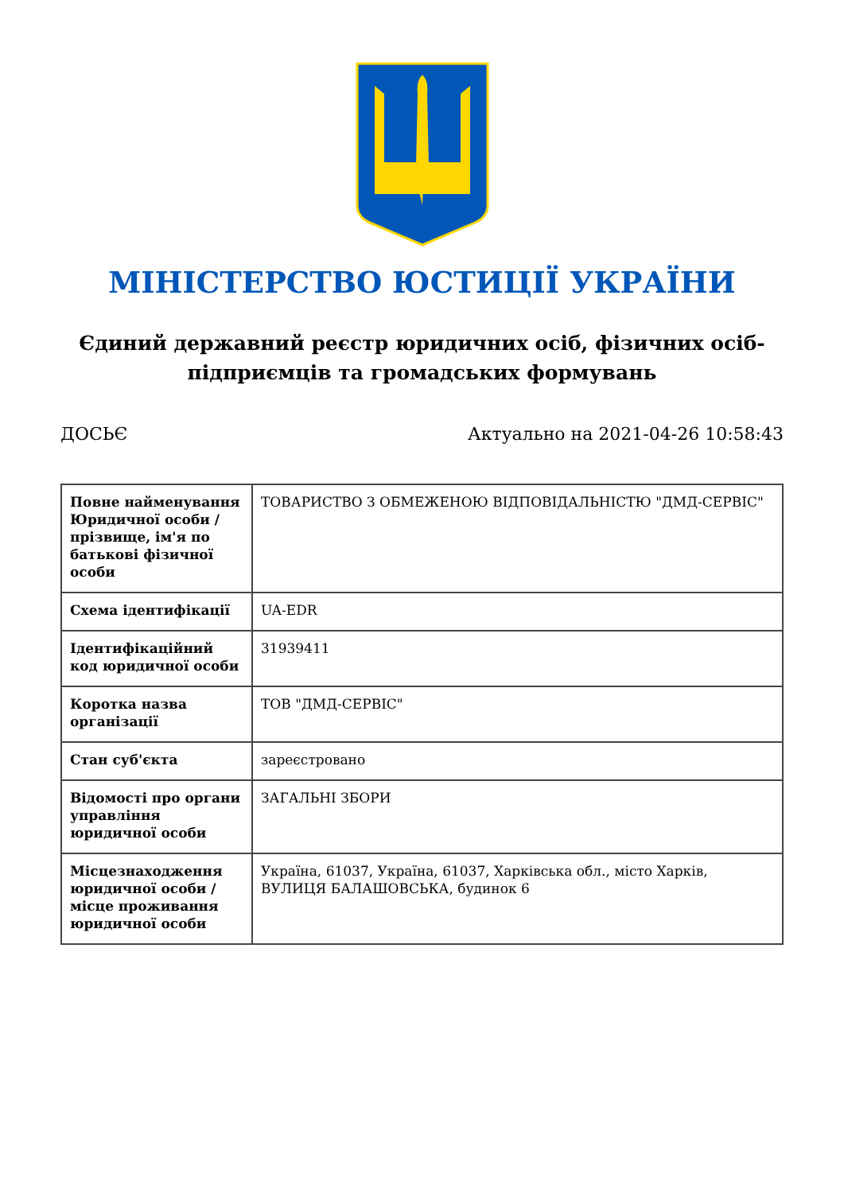МІНІСТЕРСТВО ЮСТИЦІЇ УКРАЇНИ
Єдиний державний реєстр юридичних осіб, фізичних осіб-підприємців та громадських формувань
ДОСЬЄ Актуально на 2021-04-26 10:58:43
| Повне найменування Юридичної особи / прізвище, ім'я по батькові фізичної особи | ТОВАРИСТВО З ОБМЕЖЕНОЮ ВІДПОВІДАЛЬНІСТЮ "ДМД-СЕРВІС" |
| Схема ідентифікації | UA-EDR |
| Ідентифікаційний код юридичної особи | 31939411 |
| Коротка назва організації | ТОВ "ДМД-СЕРВІС" |
| Стан суб'єкта | зареєстровано |
| Відомості про органи управління юридичної особи | ЗАГАЛЬНІ ЗБОРИ |
| Місцезнаходження юридичної особи / місце проживання юридичної особи | Україна, 61037, Україна, 61037, Харківська обл., місто Харків, ВУЛИЦЯ БАЛАШОВСЬКА, будинок 6 |